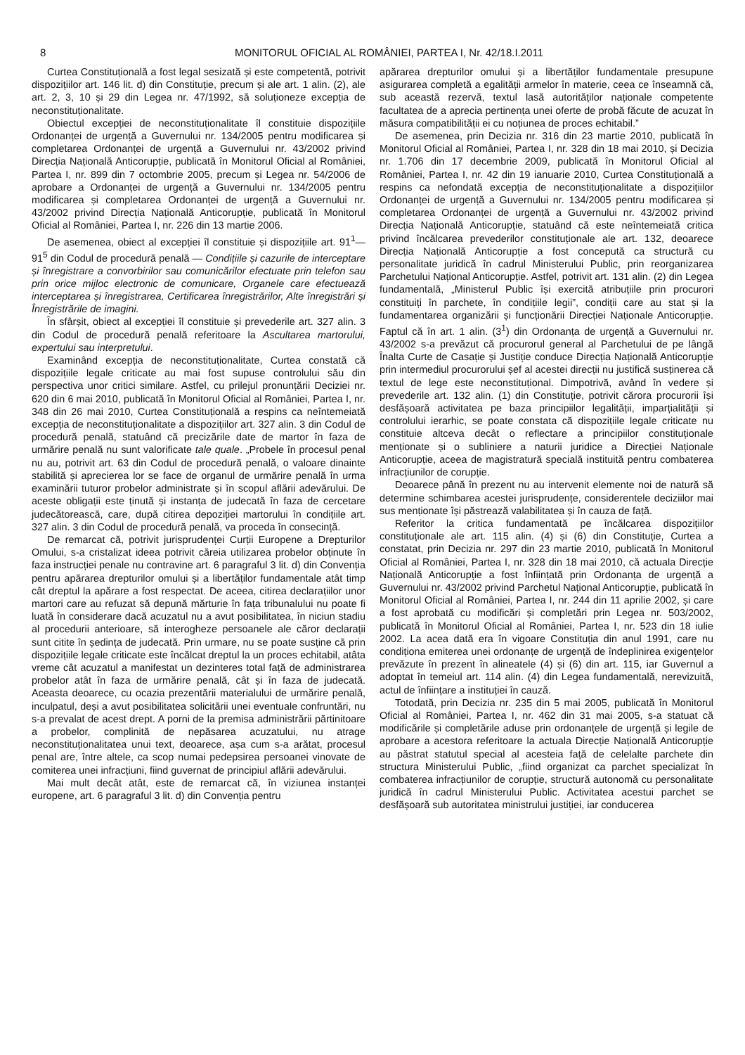8 MONITORUL OFICIAL AL ROMÂNIEI, PARTEA I, Nr. 42/18.I.2011
Curtea Constituțională a fost legal sesizată și este competentă, potrivit dispozițiilor art. 146 lit. d) din Constituție, precum și ale art. 1 alin. (2), ale art. 2, 3, 10 și 29 din Legea nr. 47/1992, să soluționeze excepția de neconstituționalitate.
Obiectul excepției de neconstituționalitate îl constituie dispozițiile Ordonanței de urgență a Guvernului nr. 134/2005 pentru modificarea și completarea Ordonanței de urgență a Guvernului nr. 43/2002 privind Direcția Națională Anticorupție, publicată în Monitorul Oficial al României, Partea I, nr. 899 din 7 octombrie 2005, precum și Legea nr. 54/2006 de aprobare a Ordonanței de urgență a Guvernului nr. 134/2005 pentru modificarea și completarea Ordonanței de urgență a Guvernului nr. 43/2002 privind Direcția Națională Anticorupție, publicată în Monitorul Oficial al României, Partea I, nr. 226 din 13 martie 2006.
De asemenea, obiect al excepției îl constituie și dispozițiile art. 91<sup>1</sup>—91<sup>5</sup> din Codul de procedură penală — Condițiile și cazurile de interceptare și înregistrare a convorbirilor sau comunicărilor efectuate prin telefon sau prin orice mijloc electronic de comunicare, Organele care efectuează interceptarea și înregistrarea, Certificarea înregistrărilor, Alte înregistrări și Înregistrările de imagini.
În sfârșit, obiect al excepției îl constituie și prevederile art. 327 alin. 3 din Codul de procedură penală referitoare la Ascultarea martorului, expertului sau interpretului.
Examinând excepția de neconstituționalitate, Curtea constată că dispozițiile legale criticate au mai fost supuse controlului său din perspectiva unor critici similare. Astfel, cu prilejul pronunțării Deciziei nr. 620 din 6 mai 2010, publicată în Monitorul Oficial al României, Partea I, nr. 348 din 26 mai 2010, Curtea Constituțională a respins ca neîntemeiată excepția de neconstituționalitate a dispozițiilor art. 327 alin. 3 din Codul de procedură penală, statuând că precizările date de martor în faza de urmărire penală nu sunt valorificate tale quale. „Probele în procesul penal nu au, potrivit art. 63 din Codul de procedură penală, o valoare dinainte stabilită și aprecierea lor se face de organul de urmărire penală în urma examinării tuturor probelor administrate și în scopul aflării adevărului. De aceste obligații este ținută și instanța de judecată în faza de cercetare judecătorească, care, după citirea depoziției martorului în condițiile art. 327 alin. 3 din Codul de procedură penală, va proceda în consecință.
De remarcat că, potrivit jurisprudenței Curții Europene a Drepturilor Omului, s-a cristalizat ideea potrivit căreia utilizarea probelor obținute în faza instrucției penale nu contravine art. 6 paragraful 3 lit. d) din Convenția pentru apărarea drepturilor omului și a libertăților fundamentale atât timp cât dreptul la apărare a fost respectat. De aceea, citirea declarațiilor unor martori care au refuzat să depună mărturie în fața tribunalului nu poate fi luată în considerare dacă acuzatul nu a avut posibilitatea, în niciun stadiu al procedurii anterioare, să interogheze persoanele ale căror declarații sunt citite în ședința de judecată. Prin urmare, nu se poate susține că prin dispozițiile legale criticate este încălcat dreptul la un proces echitabil, atâta vreme cât acuzatul a manifestat un dezinteres total față de administrarea probelor atât în faza de urmărire penală, cât și în faza de judecată. Aceasta deoarece, cu ocazia prezentării materialului de urmărire penală, inculpatul, deși a avut posibilitatea solicitării unei eventuale confruntări, nu s-a prevalat de acest drept. A porni de la premisa administrării părtinitoare a probelor, complinită de nepăsarea acuzatului, nu atrage neconstituționalitatea unui text, deoarece, așa cum s-a arătat, procesul penal are, între altele, ca scop numai pedepsirea persoanei vinovate de comiterea unei infracțiuni, fiind guvernat de principiul aflării adevărului.
Mai mult decât atât, este de remarcat că, în viziunea instanței europene, art. 6 paragraful 3 lit. d) din Convenția pentru
apărarea drepturilor omului și a libertăților fundamentale presupune asigurarea completă a egalității armelor în materie, ceea ce înseamnă că, sub această rezervă, textul lasă autorităților naționale competente facultatea de a aprecia pertinența unei oferte de probă făcute de acuzat în măsura compatibilității ei cu noțiunea de proces echitabil.”
De asemenea, prin Decizia nr. 316 din 23 martie 2010, publicată în Monitorul Oficial al României, Partea I, nr. 328 din 18 mai 2010, și Decizia nr. 1.706 din 17 decembrie 2009, publicată în Monitorul Oficial al României, Partea I, nr. 42 din 19 ianuarie 2010, Curtea Constituțională a respins ca nefondată excepția de neconstituționalitate a dispozițiilor Ordonanței de urgență a Guvernului nr. 134/2005 pentru modificarea și completarea Ordonanței de urgență a Guvernului nr. 43/2002 privind Direcția Națională Anticorupție, statuând că este neîntemeiată critica privind încălcarea prevederilor constituționale ale art. 132, deoarece Direcția Națională Anticorupție a fost concepută ca structură cu personalitate juridică în cadrul Ministerului Public, prin reorganizarea Parchetului Național Anticorupție. Astfel, potrivit art. 131 alin. (2) din Legea fundamentală, „Ministerul Public își exercită atribuțiile prin procurori constituiți în parchete, în condițiile legii”, condiții care au stat și la fundamentarea organizării și funcționării Direcției Naționale Anticorupție. Faptul că în art. 1 alin. (3<sup>1</sup>) din Ordonanța de urgență a Guvernului nr. 43/2002 s-a prevăzut că procurorul general al Parchetului de pe lângă Înalta Curte de Casație și Justiție conduce Direcția Națională Anticorupție prin intermediul procurorului șef al acestei direcții nu justifică susținerea că textul de lege este neconstituțional. Dimpotrivă, având în vedere și prevederile art. 132 alin. (1) din Constituție, potrivit cărora procurorii își desfășoară activitatea pe baza principiilor legalității, imparțialității și controlului ierarhic, se poate constata că dispozițiile legale criticate nu constituie altceva decât o reflectare a principiilor constituționale menționate și o subliniere a naturii juridice a Direcției Naționale Anticorupție, aceea de magistratură specială instituită pentru combaterea infracțiunilor de corupție.
Deoarece până în prezent nu au intervenit elemente noi de natură să determine schimbarea acestei jurisprudențe, considerentele deciziilor mai sus menționate își păstrează valabilitatea și în cauza de față.
Referitor la critica fundamentată pe încălcarea dispozițiilor constituționale ale art. 115 alin. (4) și (6) din Constituție, Curtea a constatat, prin Decizia nr. 297 din 23 martie 2010, publicată în Monitorul Oficial al României, Partea I, nr. 328 din 18 mai 2010, că actuala Direcție Națională Anticorupție a fost înființată prin Ordonanța de urgență a Guvernului nr. 43/2002 privind Parchetul Național Anticorupție, publicată în Monitorul Oficial al României, Partea I, nr. 244 din 11 aprilie 2002, și care a fost aprobată cu modificări și completări prin Legea nr. 503/2002, publicată în Monitorul Oficial al României, Partea I, nr. 523 din 18 iulie 2002. La acea dată era în vigoare Constituția din anul 1991, care nu condiționa emiterea unei ordonanțe de urgență de îndeplinirea exigențelor prevăzute în prezent în alineatele (4) și (6) din art. 115, iar Guvernul a adoptat în temeiul art. 114 alin. (4) din Legea fundamentală, nerevizuită, actul de înființare a instituției în cauză.
Totodată, prin Decizia nr. 235 din 5 mai 2005, publicată în Monitorul Oficial al României, Partea I, nr. 462 din 31 mai 2005, s-a statuat că modificările și completările aduse prin ordonanțele de urgență și legile de aprobare a acestora referitoare la actuala Direcție Națională Anticorupție au păstrat statutul special al acesteia față de celelalte parchete din structura Ministerului Public, „fiind organizat ca parchet specializat în combaterea infracțiunilor de corupție, structură autonomă cu personalitate juridică în cadrul Ministerului Public. Activitatea acestui parchet se desfășoară sub autoritatea ministrului justiției, iar conducerea